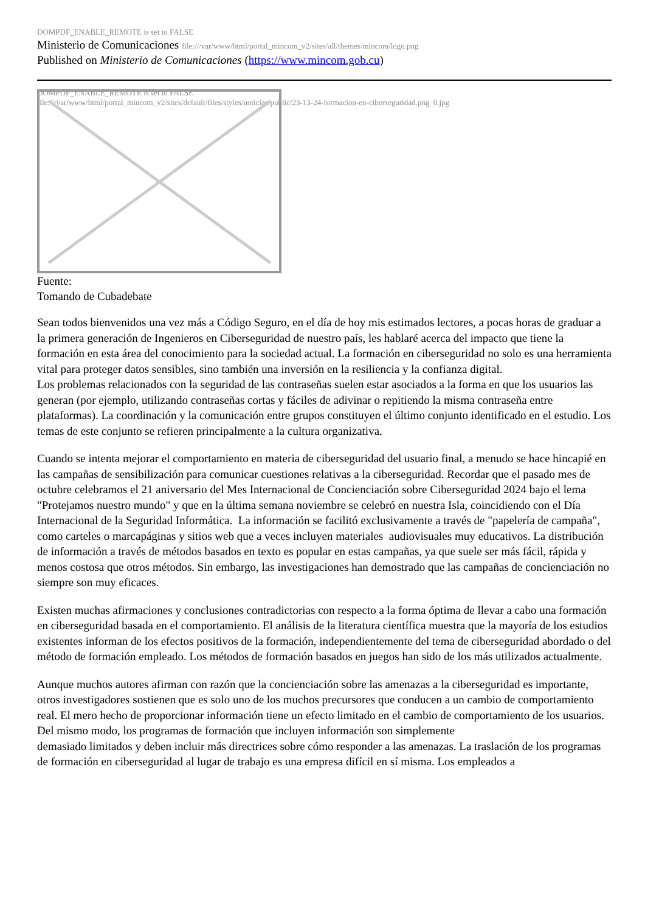DOMPDF_ENABLE_REMOTE is set to FALSE
Ministerio de Comunicaciones file:///var/www/html/portal_mincom_v2/sites/all/themes/mincom/logo.png
Published on Ministerio de Comunicaciones (https://www.mincom.gob.cu)
DOMPDF_ENABLE_REMOTE is set to FALSE
file:///var/www/html/portal_mincom_v2/sites/default/files/styles/noticias/public/23-13-24-formacion-en-ciberseguridad.png_0.jpg
Fuente:
Tomando de Cubadebate
Sean todos bienvenidos una vez más a Código Seguro, en el día de hoy mis estimados lectores, a pocas horas de graduar a la primera generación de Ingenieros en Ciberseguridad de nuestro país, les hablaré acerca del impacto que tiene la formación en esta área del conocimiento para la sociedad actual. La formación en ciberseguridad no solo es una herramienta vital para proteger datos sensibles, sino también una inversión en la resiliencia y la confianza digital.
Los problemas relacionados con la seguridad de las contraseñas suelen estar asociados a la forma en que los usuarios las generan (por ejemplo, utilizando contraseñas cortas y fáciles de adivinar o repitiendo la misma contraseña entre plataformas). La coordinación y la comunicación entre grupos constituyen el último conjunto identificado en el estudio. Los temas de este conjunto se refieren principalmente a la cultura organizativa.
Cuando se intenta mejorar el comportamiento en materia de ciberseguridad del usuario final, a menudo se hace hincapié en las campañas de sensibilización para comunicar cuestiones relativas a la ciberseguridad. Recordar que el pasado mes de octubre celebramos el 21 aniversario del Mes Internacional de Concienciación sobre Ciberseguridad 2024 bajo el lema "Protejamos nuestro mundo" y que en la última semana noviembre se celebró en nuestra Isla, coincidiendo con el Día Internacional de la Seguridad Informática. La información se facilitó exclusivamente a través de "papelería de campaña", como carteles o marcapáginas y sitios web que a veces incluyen materiales audiovisuales muy educativos. La distribución de información a través de métodos basados en texto es popular en estas campañas, ya que suele ser más fácil, rápida y menos costosa que otros métodos. Sin embargo, las investigaciones han demostrado que las campañas de concienciación no siempre son muy eficaces.
Existen muchas afirmaciones y conclusiones contradictorias con respecto a la forma óptima de llevar a cabo una formación en ciberseguridad basada en el comportamiento. El análisis de la literatura científica muestra que la mayoría de los estudios existentes informan de los efectos positivos de la formación, independientemente del tema de ciberseguridad abordado o del método de formación empleado. Los métodos de formación basados en juegos han sido de los más utilizados actualmente.
Aunque muchos autores afirman con razón que la concienciación sobre las amenazas a la ciberseguridad es importante, otros investigadores sostienen que es solo uno de los muchos precursores que conducen a un cambio de comportamiento real. El mero hecho de proporcionar información tiene un efecto limitado en el cambio de comportamiento de los usuarios. Del mismo modo, los programas de formación que incluyen información son simplemente
demasiado limitados y deben incluir más directrices sobre cómo responder a las amenazas. La traslación de los programas de formación en ciberseguridad al lugar de trabajo es una empresa difícil en sí misma. Los empleados a